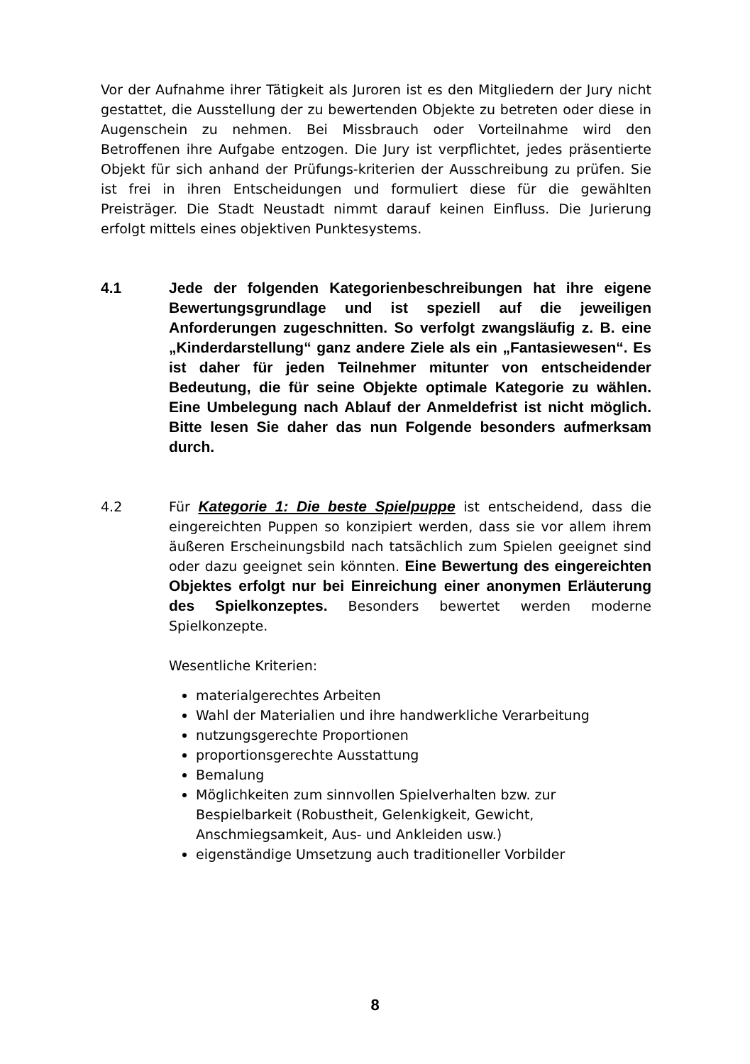Vor der Aufnahme ihrer Tätigkeit als Juroren ist es den Mitgliedern der Jury nicht gestattet, die Ausstellung der zu bewertenden Objekte zu betreten oder diese in Augenschein zu nehmen. Bei Missbrauch oder Vorteilnahme wird den Betroffenen ihre Aufgabe entzogen. Die Jury ist verpflichtet, jedes präsentierte Objekt für sich anhand der Prüfungs-kriterien der Ausschreibung zu prüfen. Sie ist frei in ihren Entscheidungen und formuliert diese für die gewählten Preisträger. Die Stadt Neustadt nimmt darauf keinen Einfluss. Die Jurierung erfolgt mittels eines objektiven Punktesystems.
4.1 Jede der folgenden Kategorienbeschreibungen hat ihre eigene Bewertungsgrundlage und ist speziell auf die jeweiligen Anforderungen zugeschnitten. So verfolgt zwangsläufig z. B. eine „Kinderdarstellung“ ganz andere Ziele als ein „Fantasiewesen“. Es ist daher für jeden Teilnehmer mitunter von entscheidender Bedeutung, die für seine Objekte optimale Kategorie zu wählen. Eine Umbelegung nach Ablauf der Anmeldefrist ist nicht möglich. Bitte lesen Sie daher das nun Folgende besonders aufmerksam durch.
4.2 Für Kategorie 1: Die beste Spielpuppe ist entscheidend, dass die eingereichten Puppen so konzipiert werden, dass sie vor allem ihrem äußeren Erscheinungsbild nach tatsächlich zum Spielen geeignet sind oder dazu geeignet sein könnten. Eine Bewertung des eingereichten Objektes erfolgt nur bei Einreichung einer anonymen Erläuterung des Spielkonzeptes. Besonders bewertet werden moderne Spielkonzepte.
Wesentliche Kriterien:
materialgerechtes Arbeiten
Wahl der Materialien und ihre handwerkliche Verarbeitung
nutzungsgerechte Proportionen
proportionsgerechte Ausstattung
Bemalung
Möglichkeiten zum sinnvollen Spielverhalten bzw. zur Bespielbarkeit (Robustheit, Gelenkigkeit, Gewicht, Anschmiegsamkeit, Aus- und Ankleiden usw.)
eigenständige Umsetzung auch traditioneller Vorbilder
8